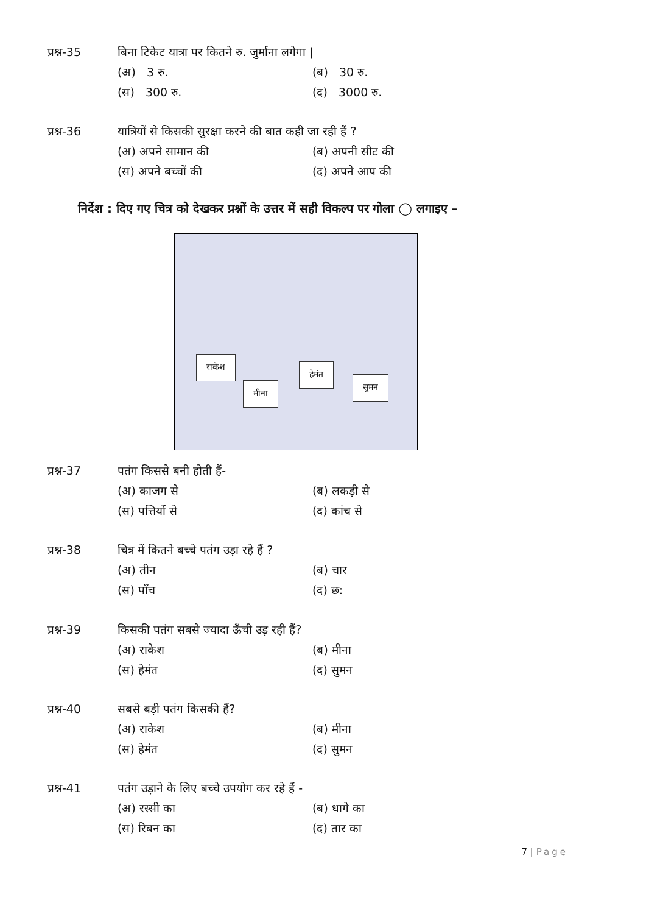प्रश्न-35 बिना टिकेट यात्रा पर कितने रु. जुर्माना लगेगा |
(अ) 3 रु. (ब) 30 रु.
(स) 300 रु. (द) 3000 रु.
प्रश्न-36 यात्रियों से किसकी सुरक्षा करने की बात कही जा रही हैं ?
(अ) अपने सामान की (ब) अपनी सीट की
(स) अपने बच्चों की (द) अपने आप की
निर्देश : दिए गए चित्र को देखकर प्रश्नों के उत्तर में सही विकल्प पर गोला ◯ लगाइए –
राकेश
मीना
हेमंत
सुमन
प्रश्न-37 पतंग किससे बनी होती हैं-
(अ) काजग से (ब) लकड़ी से
(स) पत्तियों से (द) कांच से
प्रश्न-38 चित्र में कितने बच्चे पतंग उड़ा रहे हैं ?
(अ) तीन (ब) चार
(स) पाँच (द) छ:
प्रश्न-39 किसकी पतंग सबसे ज्यादा ऊँची उड़ रही हैं?
(अ) राकेश (ब) मीना
(स) हेमंत (द) सुमन
प्रश्न-40 सबसे बड़ी पतंग किसकी हैं?
(अ) राकेश (ब) मीना
(स) हेमंत (द) सुमन
प्रश्न-41 पतंग उड़ाने के लिए बच्चे उपयोग कर रहे हैं -
(अ) रस्सी का (ब) धागे का
(स) रिबन का (द) तार का
7 | Page